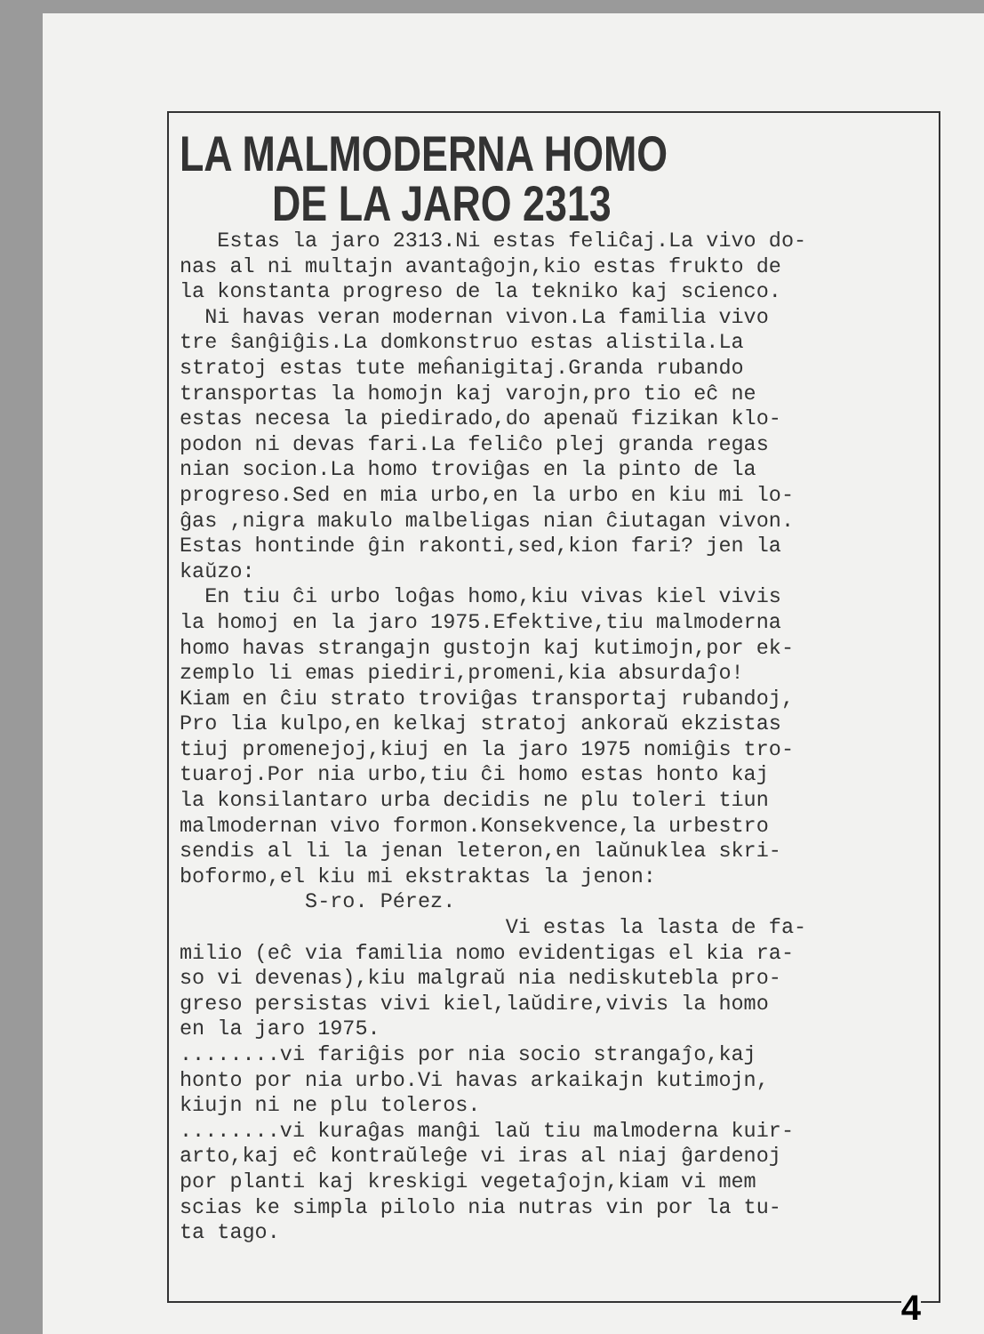LA MALMODERNA HOMO
DE LA JARO 2313
Estas la jaro 2313.Ni estas feliĉaj.La vivo do- nas al ni multajn avantaĝojn,kio estas frukto de la konstanta progreso de la tekniko kaj scienco. Ni havas veran modernan vivon.La familia vivo tre ŝanĝiĝis.La domkonstruo estas alistila.La stratoj estas tute meĥanigitaj.Granda rubando transportas la homojn kaj varojn,pro tio eĉ ne estas necesa la piedirado,do apenaŭ fizikan klo- podon ni devas fari.La feliĉo plej granda regas nian socion.La homo troviĝas en la pinto de la progreso.Sed en mia urbo,en la urbo en kiu mi lo- ĝas ,nigra makulo malbeligas nian ĉiutagan vivon. Estas hontinde ĝin rakonti,sed,kion fari? jen la kaŭzo: En tiu ĉi urbo loĝas homo,kiu vivas kiel vivis la homoj en la jaro 1975.Efektive,tiu malmoderna homo havas strangajn gustojn kaj kutimojn,por ek- zemplo li emas piediri,promeni,kia absurdaĵo! Kiam en ĉiu strato troviĝas transportaj rubandoj, Pro lia kulpo,en kelkaj stratoj ankoraŭ ekzistas tiuj promenejoj,kiuj en la jaro 1975 nomiĝis tro- tuaroj.Por nia urbo,tiu ĉi homo estas honto kaj la konsilantaro urba decidis ne plu toleri tiun malmodernan vivo formon.Konsekvence,la urbestro sendis al li la jenan leteron,en laŭnuklea skri- boformo,el kiu mi ekstraktas la jenon: S-ro. Pérez. Vi estas la lasta de fa- milio (eĉ via familia nomo evidentigas el kia ra- so vi devenas),kiu malgraŭ nia nediskutebla pro- greso persistas vivi kiel,laŭdire,vivis la homo en la jaro 1975. ........vi fariĝis por nia socio strangaĵo,kaj honto por nia urbo.Vi havas arkaikajn kutimojn, kiujn ni ne plu toleros. ........vi kuraĝas manĝi laŭ tiu malmoderna kuir- arto,kaj eĉ kontraŭleĝe vi iras al niaj ĝardenoj por planti kaj kreskigi vegetaĵojn,kiam vi mem scias ke simpla pilolo nia nutras vin por la tu- ta tago.
4